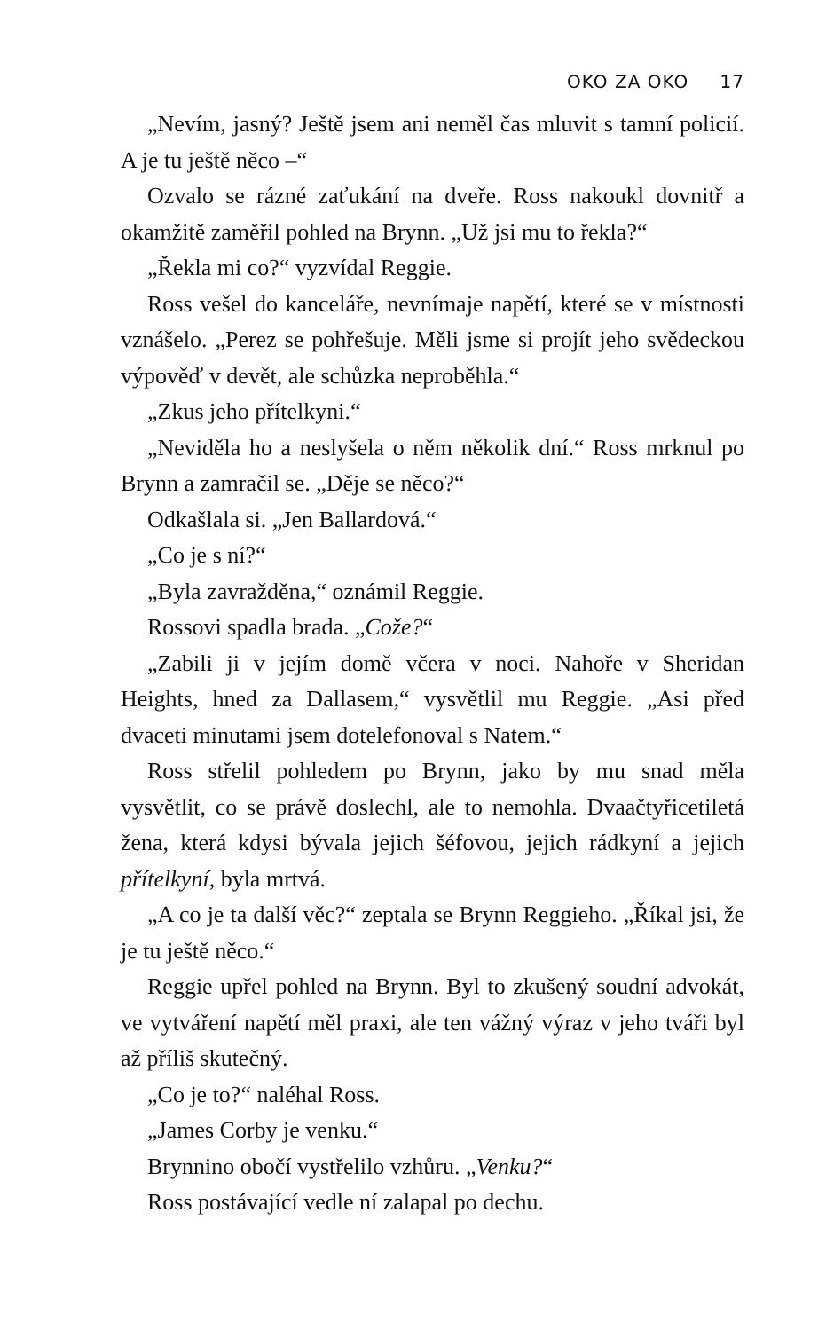OKO ZA OKO 17
„Nevím, jasný? Ještě jsem ani neměl čas mluvit s tamní policií. A je tu ještě něco –“
Ozvalo se rázné zaťukání na dveře. Ross nakoukl dovnitř a okamžitě zaměřil pohled na Brynn. „Už jsi mu to řekla?“
„Řekla mi co?“ vyzvídal Reggie.
Ross vešel do kanceláře, nevnímaje napětí, které se v místnosti vznášelo. „Perez se pohřešuje. Měli jsme si projít jeho svědeckou výpověď v devět, ale schůzka neproběhla.“
„Zkus jeho přítelkyni.“
„Neviděla ho a neslyšela o něm několik dní.“ Ross mrknul po Brynn a zamračil se. „Děje se něco?“
Odkašlala si. „Jen Ballardová.“
„Co je s ní?“
„Byla zavražděna,“ oznámil Reggie.
Rossovi spadla brada. „Cože?“
„Zabili ji v jejím domě včera v noci. Nahoře v Sheridan Heights, hned za Dallasem,“ vysvětlil mu Reggie. „Asi před dvaceti minutami jsem dotelefonoval s Natem.“
Ross střelil pohledem po Brynn, jako by mu snad měla vysvětlit, co se právě doslechl, ale to nemohla. Dvaačtyřicetiletá žena, která kdysi bývala jejich šéfovou, jejich rádkyní a jejich přítelkyní, byla mrtvá.
„A co je ta další věc?“ zeptala se Brynn Reggieho. „Říkal jsi, že je tu ještě něco.“
Reggie upřel pohled na Brynn. Byl to zkušený soudní advokát, ve vytváření napětí měl praxi, ale ten vážný výraz v jeho tváři byl až příliš skutečný.
„Co je to?“ naléhal Ross.
„James Corby je venku.“
Brynnino obočí vystřelilo vzhůru. „Venku?“
Ross postávající vedle ní zalapal po dechu.